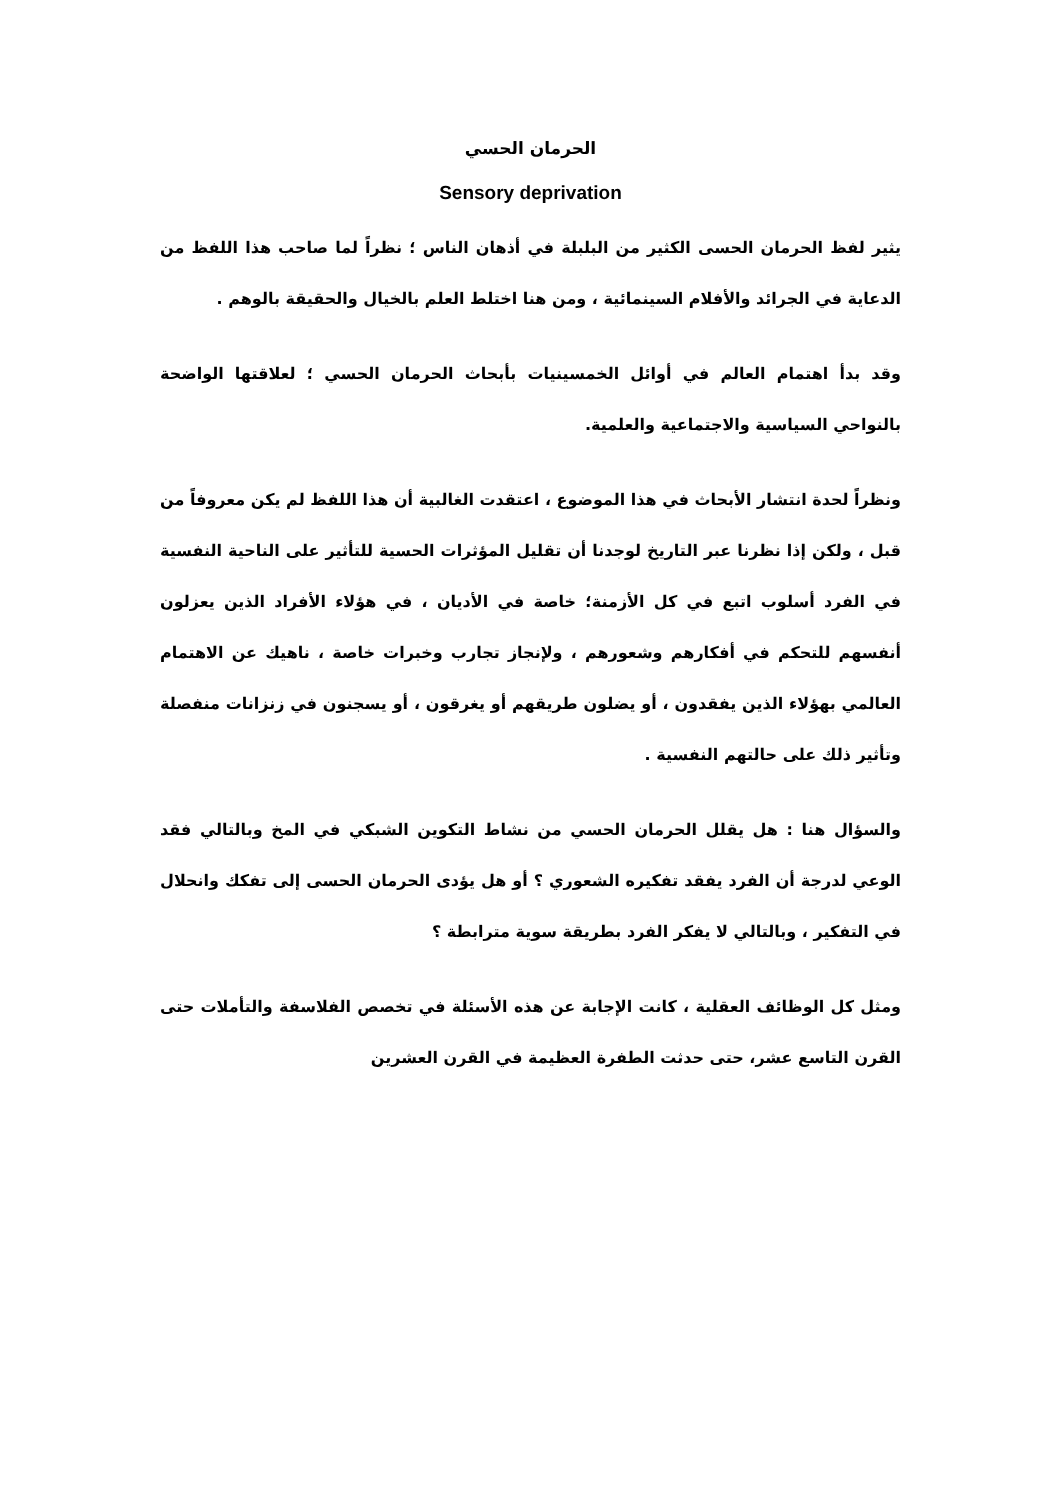الحرمان الحسي
Sensory deprivation
يثير لفظ الحرمان الحسى الكثير من البلبلة في أذهان الناس ؛ نظراً لما صاحب هذا اللفظ من الدعاية في الجرائد والأفلام السينمائية ، ومن هنا اختلط العلم بالخيال والحقيقة بالوهم .
وقد بدأ اهتمام العالم في أوائل الخمسينيات بأبحاث الحرمان الحسي ؛ لعلاقتها الواضحة بالنواحي السياسية والاجتماعية والعلمية.
ونظراً لحدة انتشار الأبحاث في هذا الموضوع ، اعتقدت الغالبية أن هذا اللفظ لم يكن معروفاً من قبل ، ولكن إذا نظرنا عبر التاريخ لوجدنا أن تقليل المؤثرات الحسية للتأثير على الناحية النفسية في الفرد أسلوب اتبع في كل الأزمنة؛ خاصة في الأديان ، في هؤلاء الأفراد الذين يعزلون أنفسهم للتحكم في أفكارهم وشعورهم ، ولإنجاز تجارب وخبرات خاصة ، ناهيك عن الاهتمام العالمي بهؤلاء الذين يفقدون ، أو يضلون طريقهم أو يغرقون ، أو يسجنون في زنزانات منفصلة وتأثير ذلك على حالتهم النفسية .
والسؤال هنا : هل يقلل الحرمان الحسي من نشاط التكوين الشبكي في المخ وبالتالي فقد الوعي لدرجة أن الفرد يفقد تفكيره الشعوري ؟ أو هل يؤدى الحرمان الحسى إلى تفكك وانحلال في التفكير ، وبالتالي لا يفكر الفرد بطريقة سوية مترابطة ؟
ومثل كل الوظائف العقلية ، كانت الإجابة عن هذه الأسئلة في تخصص الفلاسفة والتأملات حتى القرن التاسع عشر، حتى حدثت الطفرة العظيمة في القرن العشرين